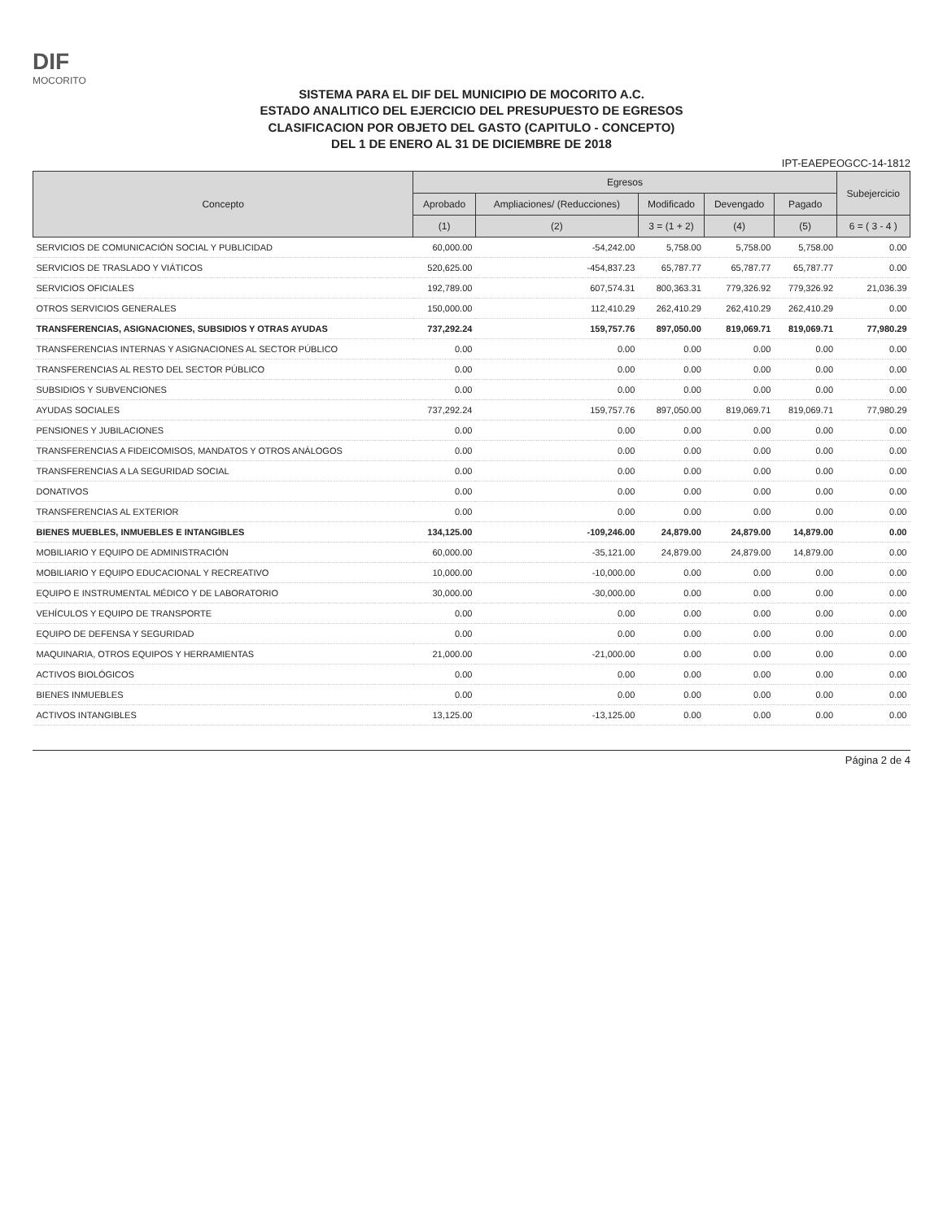DIF
MOCORITO
SISTEMA PARA EL DIF DEL MUNICIPIO DE MOCORITO A.C.
ESTADO ANALITICO DEL EJERCICIO DEL PRESUPUESTO DE EGRESOS
CLASIFICACION POR OBJETO DEL GASTO (CAPITULO - CONCEPTO)
DEL 1 DE ENERO AL 31 DE DICIEMBRE DE 2018
IPT-EAEPEOGCC-14-1812
| Concepto | Egresos | | | | | Subejercicio |
| --- | --- | --- | --- | --- | --- | --- |
| | Aprobado | Ampliaciones/ (Reducciones) | Modificado | Devengado | Pagado | |
| | (1) | (2) | 3 = (1 + 2) | (4) | (5) | 6 = ( 3 - 4 ) |
| SERVICIOS DE COMUNICACIÓN SOCIAL Y PUBLICIDAD | 60,000.00 | -54,242.00 | 5,758.00 | 5,758.00 | 5,758.00 | 0.00 |
| SERVICIOS DE TRASLADO Y VIÁTICOS | 520,625.00 | -454,837.23 | 65,787.77 | 65,787.77 | 65,787.77 | 0.00 |
| SERVICIOS OFICIALES | 192,789.00 | 607,574.31 | 800,363.31 | 779,326.92 | 779,326.92 | 21,036.39 |
| OTROS SERVICIOS GENERALES | 150,000.00 | 112,410.29 | 262,410.29 | 262,410.29 | 262,410.29 | 0.00 |
| TRANSFERENCIAS, ASIGNACIONES, SUBSIDIOS Y OTRAS AYUDAS | 737,292.24 | 159,757.76 | 897,050.00 | 819,069.71 | 819,069.71 | 77,980.29 |
| TRANSFERENCIAS INTERNAS Y ASIGNACIONES AL SECTOR PÚBLICO | 0.00 | 0.00 | 0.00 | 0.00 | 0.00 | 0.00 |
| TRANSFERENCIAS AL RESTO DEL SECTOR PÚBLICO | 0.00 | 0.00 | 0.00 | 0.00 | 0.00 | 0.00 |
| SUBSIDIOS Y SUBVENCIONES | 0.00 | 0.00 | 0.00 | 0.00 | 0.00 | 0.00 |
| AYUDAS SOCIALES | 737,292.24 | 159,757.76 | 897,050.00 | 819,069.71 | 819,069.71 | 77,980.29 |
| PENSIONES Y JUBILACIONES | 0.00 | 0.00 | 0.00 | 0.00 | 0.00 | 0.00 |
| TRANSFERENCIAS A FIDEICOMISOS, MANDATOS Y OTROS ANÁLOGOS | 0.00 | 0.00 | 0.00 | 0.00 | 0.00 | 0.00 |
| TRANSFERENCIAS A LA SEGURIDAD SOCIAL | 0.00 | 0.00 | 0.00 | 0.00 | 0.00 | 0.00 |
| DONATIVOS | 0.00 | 0.00 | 0.00 | 0.00 | 0.00 | 0.00 |
| TRANSFERENCIAS AL EXTERIOR | 0.00 | 0.00 | 0.00 | 0.00 | 0.00 | 0.00 |
| BIENES MUEBLES, INMUEBLES E INTANGIBLES | 134,125.00 | -109,246.00 | 24,879.00 | 24,879.00 | 14,879.00 | 0.00 |
| MOBILIARIO Y EQUIPO DE ADMINISTRACIÓN | 60,000.00 | -35,121.00 | 24,879.00 | 24,879.00 | 14,879.00 | 0.00 |
| MOBILIARIO Y EQUIPO EDUCACIONAL Y RECREATIVO | 10,000.00 | -10,000.00 | 0.00 | 0.00 | 0.00 | 0.00 |
| EQUIPO E INSTRUMENTAL MÉDICO Y DE LABORATORIO | 30,000.00 | -30,000.00 | 0.00 | 0.00 | 0.00 | 0.00 |
| VEHÍCULOS Y EQUIPO DE TRANSPORTE | 0.00 | 0.00 | 0.00 | 0.00 | 0.00 | 0.00 |
| EQUIPO DE DEFENSA Y SEGURIDAD | 0.00 | 0.00 | 0.00 | 0.00 | 0.00 | 0.00 |
| MAQUINARIA, OTROS EQUIPOS Y HERRAMIENTAS | 21,000.00 | -21,000.00 | 0.00 | 0.00 | 0.00 | 0.00 |
| ACTIVOS BIOLÓGICOS | 0.00 | 0.00 | 0.00 | 0.00 | 0.00 | 0.00 |
| BIENES INMUEBLES | 0.00 | 0.00 | 0.00 | 0.00 | 0.00 | 0.00 |
| ACTIVOS INTANGIBLES | 13,125.00 | -13,125.00 | 0.00 | 0.00 | 0.00 | 0.00 |
Página 2 de 4